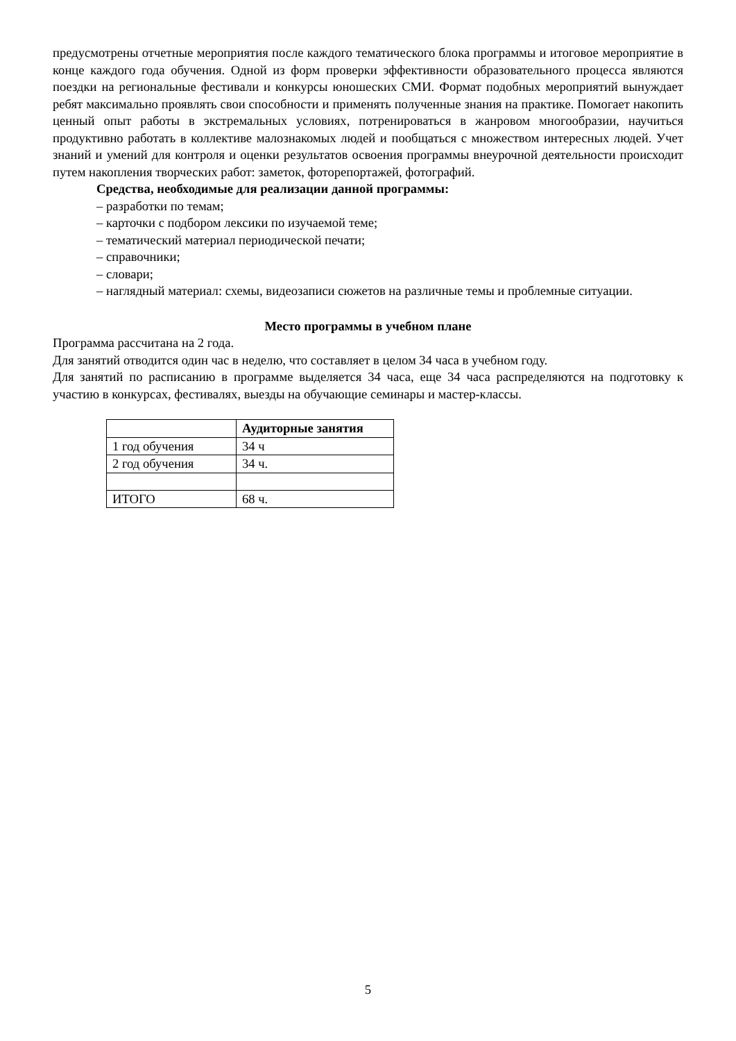предусмотрены отчетные мероприятия после каждого тематического блока программы и итоговое мероприятие в конце каждого года обучения. Одной из форм проверки эффективности образовательного процесса являются поездки на региональные фестивали и конкурсы юношеских СМИ. Формат подобных мероприятий вынуждает ребят максимально проявлять свои способности и применять полученные знания на практике. Помогает накопить ценный опыт работы в экстремальных условиях, потренироваться в жанровом многообразии, научиться продуктивно работать в коллективе малознакомых людей и пообщаться с множеством интересных людей. Учет знаний и умений для контроля и оценки результатов освоения программы внеурочной деятельности происходит путем накопления творческих работ: заметок, фоторепортажей, фотографий.
Средства, необходимые для реализации данной программы:
– разработки по темам;
– карточки с подбором лексики по изучаемой теме;
– тематический материал периодической печати;
– справочники;
– словари;
– наглядный материал: схемы, видеозаписи сюжетов на различные темы и проблемные ситуации.
Место программы в учебном плане
Программа рассчитана на 2 года.
Для занятий отводится один час в неделю, что составляет в целом 34 часа в учебном году.
Для занятий по расписанию в программе выделяется 34 часа, еще 34 часа распределяются на подготовку к участию в конкурсах, фестивалях, выезды на обучающие семинары и мастер-классы.
| | Аудиторные занятия |
| --- | --- |
| 1 год обучения | 34 ч |
| 2 год обучения | 34 ч. |
| ИТОГО | 68 ч. |
5